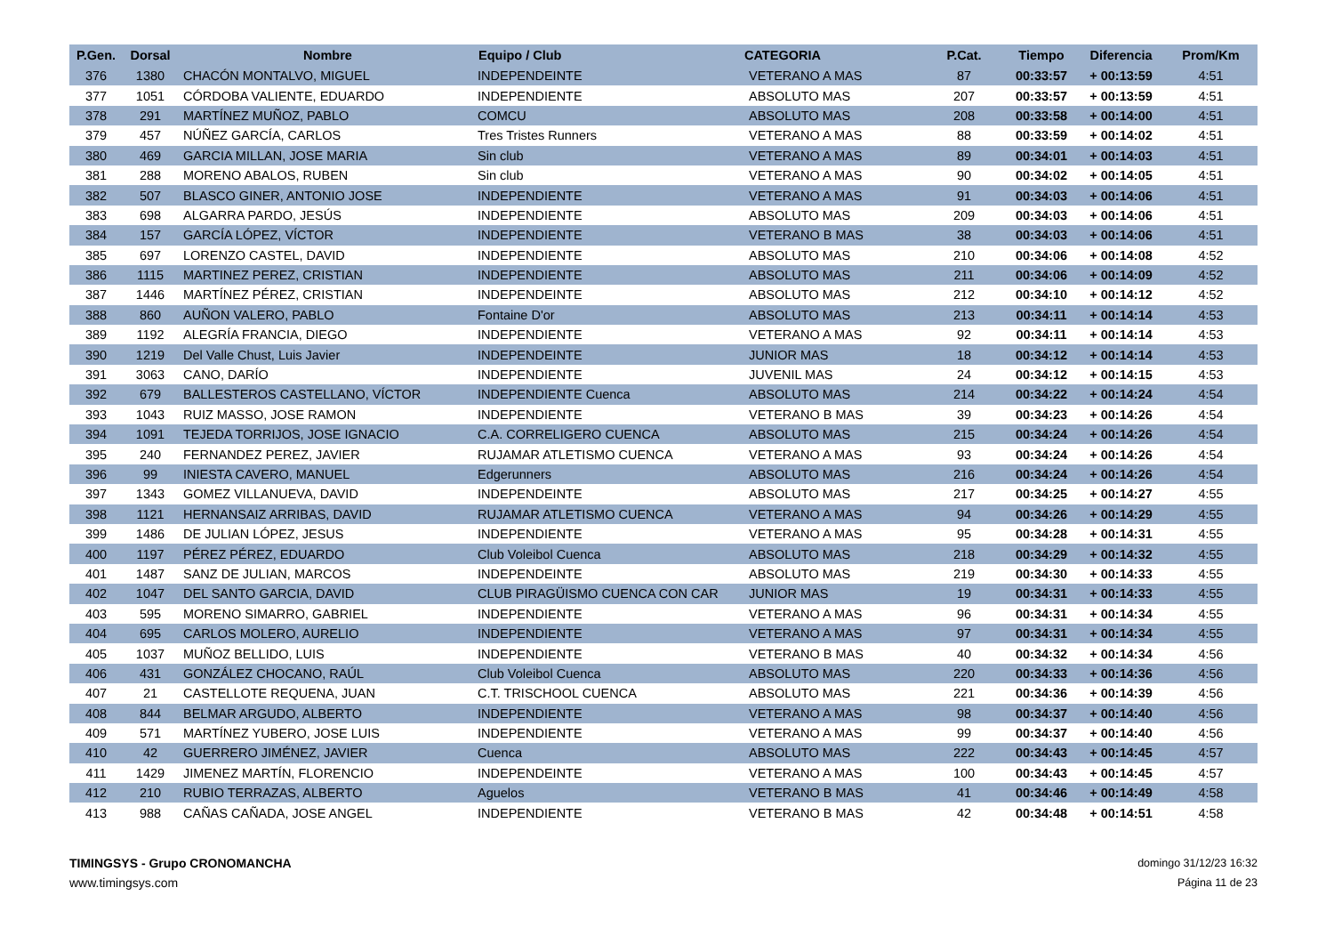| P.Gen. | Dorsal | Nombre | Equipo / Club | CATEGORIA | P.Cat. | Tiempo | Diferencia | Prom/Km |
| --- | --- | --- | --- | --- | --- | --- | --- | --- |
| 376 | 1380 | CHACÓN MONTALVO, MIGUEL | INDEPENDEINTE | VETERANO A MAS | 87 | 00:33:57 | + 00:13:59 | 4:51 |
| 377 | 1051 | CÓRDOBA VALIENTE, EDUARDO | INDEPENDIENTE | ABSOLUTO MAS | 207 | 00:33:57 | + 00:13:59 | 4:51 |
| 378 | 291 | MARTÍNEZ MUÑOZ, PABLO | COMCU | ABSOLUTO MAS | 208 | 00:33:58 | + 00:14:00 | 4:51 |
| 379 | 457 | NÚÑEZ GARCÍA, CARLOS | Tres Tristes Runners | VETERANO A MAS | 88 | 00:33:59 | + 00:14:02 | 4:51 |
| 380 | 469 | GARCIA MILLAN, JOSE MARIA | Sin club | VETERANO A MAS | 89 | 00:34:01 | + 00:14:03 | 4:51 |
| 381 | 288 | MORENO ABALOS, RUBEN | Sin club | VETERANO A MAS | 90 | 00:34:02 | + 00:14:05 | 4:51 |
| 382 | 507 | BLASCO GINER, ANTONIO JOSE | INDEPENDIENTE | VETERANO A MAS | 91 | 00:34:03 | + 00:14:06 | 4:51 |
| 383 | 698 | ALGARRA PARDO, JESÚS | INDEPENDIENTE | ABSOLUTO MAS | 209 | 00:34:03 | + 00:14:06 | 4:51 |
| 384 | 157 | GARCÍA LÓPEZ, VÍCTOR | INDEPENDIENTE | VETERANO B MAS | 38 | 00:34:03 | + 00:14:06 | 4:51 |
| 385 | 697 | LORENZO CASTEL, DAVID | INDEPENDIENTE | ABSOLUTO MAS | 210 | 00:34:06 | + 00:14:08 | 4:52 |
| 386 | 1115 | MARTINEZ PEREZ, CRISTIAN | INDEPENDIENTE | ABSOLUTO MAS | 211 | 00:34:06 | + 00:14:09 | 4:52 |
| 387 | 1446 | MARTÍNEZ PÉREZ, CRISTIAN | INDEPENDEINTE | ABSOLUTO MAS | 212 | 00:34:10 | + 00:14:12 | 4:52 |
| 388 | 860 | AUÑON VALERO, PABLO | Fontaine D'or | ABSOLUTO MAS | 213 | 00:34:11 | + 00:14:14 | 4:53 |
| 389 | 1192 | ALEGRÍA FRANCIA, DIEGO | INDEPENDIENTE | VETERANO A MAS | 92 | 00:34:11 | + 00:14:14 | 4:53 |
| 390 | 1219 | Del Valle Chust, Luis Javier | INDEPENDEINTE | JUNIOR MAS | 18 | 00:34:12 | + 00:14:14 | 4:53 |
| 391 | 3063 | CANO, DARÍO | INDEPENDIENTE | JUVENIL MAS | 24 | 00:34:12 | + 00:14:15 | 4:53 |
| 392 | 679 | BALLESTEROS CASTELLANO, VÍCTOR | INDEPENDIENTE Cuenca | ABSOLUTO MAS | 214 | 00:34:22 | + 00:14:24 | 4:54 |
| 393 | 1043 | RUIZ MASSO, JOSE RAMON | INDEPENDIENTE | VETERANO B MAS | 39 | 00:34:23 | + 00:14:26 | 4:54 |
| 394 | 1091 | TEJEDA TORRIJOS, JOSE IGNACIO | C.A. CORRELIGERO CUENCA | ABSOLUTO MAS | 215 | 00:34:24 | + 00:14:26 | 4:54 |
| 395 | 240 | FERNANDEZ PEREZ, JAVIER | RUJAMAR ATLETISMO CUENCA | VETERANO A MAS | 93 | 00:34:24 | + 00:14:26 | 4:54 |
| 396 | 99 | INIESTA CAVERO, MANUEL | Edgerunners | ABSOLUTO MAS | 216 | 00:34:24 | + 00:14:26 | 4:54 |
| 397 | 1343 | GOMEZ VILLANUEVA, DAVID | INDEPENDEINTE | ABSOLUTO MAS | 217 | 00:34:25 | + 00:14:27 | 4:55 |
| 398 | 1121 | HERNANSAIZ ARRIBAS, DAVID | RUJAMAR ATLETISMO CUENCA | VETERANO A MAS | 94 | 00:34:26 | + 00:14:29 | 4:55 |
| 399 | 1486 | DE JULIAN LÓPEZ, JESUS | INDEPENDIENTE | VETERANO A MAS | 95 | 00:34:28 | + 00:14:31 | 4:55 |
| 400 | 1197 | PÉREZ PÉREZ, EDUARDO | Club Voleibol Cuenca | ABSOLUTO MAS | 218 | 00:34:29 | + 00:14:32 | 4:55 |
| 401 | 1487 | SANZ DE JULIAN, MARCOS | INDEPENDEINTE | ABSOLUTO MAS | 219 | 00:34:30 | + 00:14:33 | 4:55 |
| 402 | 1047 | DEL SANTO GARCIA, DAVID | CLUB PIRAGÜISMO CUENCA CON CAR | JUNIOR MAS | 19 | 00:34:31 | + 00:14:33 | 4:55 |
| 403 | 595 | MORENO SIMARRO, GABRIEL | INDEPENDIENTE | VETERANO A MAS | 96 | 00:34:31 | + 00:14:34 | 4:55 |
| 404 | 695 | CARLOS MOLERO, AURELIO | INDEPENDIENTE | VETERANO A MAS | 97 | 00:34:31 | + 00:14:34 | 4:55 |
| 405 | 1037 | MUÑOZ BELLIDO, LUIS | INDEPENDIENTE | VETERANO B MAS | 40 | 00:34:32 | + 00:14:34 | 4:56 |
| 406 | 431 | GONZÁLEZ CHOCANO, RAÚL | Club Voleibol Cuenca | ABSOLUTO MAS | 220 | 00:34:33 | + 00:14:36 | 4:56 |
| 407 | 21 | CASTELLOTE REQUENA, JUAN | C.T. TRISCHOOL CUENCA | ABSOLUTO MAS | 221 | 00:34:36 | + 00:14:39 | 4:56 |
| 408 | 844 | BELMAR ARGUDO, ALBERTO | INDEPENDIENTE | VETERANO A MAS | 98 | 00:34:37 | + 00:14:40 | 4:56 |
| 409 | 571 | MARTÍNEZ YUBERO, JOSE LUIS | INDEPENDIENTE | VETERANO A MAS | 99 | 00:34:37 | + 00:14:40 | 4:56 |
| 410 | 42 | GUERRERO JIMÉNEZ, JAVIER | Cuenca | ABSOLUTO MAS | 222 | 00:34:43 | + 00:14:45 | 4:57 |
| 411 | 1429 | JIMENEZ MARTÍN, FLORENCIO | INDEPENDEINTE | VETERANO A MAS | 100 | 00:34:43 | + 00:14:45 | 4:57 |
| 412 | 210 | RUBIO TERRAZAS, ALBERTO | Aguelos | VETERANO B MAS | 41 | 00:34:46 | + 00:14:49 | 4:58 |
| 413 | 988 | CAÑAS CAÑADA, JOSE ANGEL | INDEPENDIENTE | VETERANO B MAS | 42 | 00:34:48 | + 00:14:51 | 4:58 |
TIMINGSYS - Grupo CRONOMANCHA
www.timingsys.com
domingo 31/12/23 16:32
Página 11 de 23